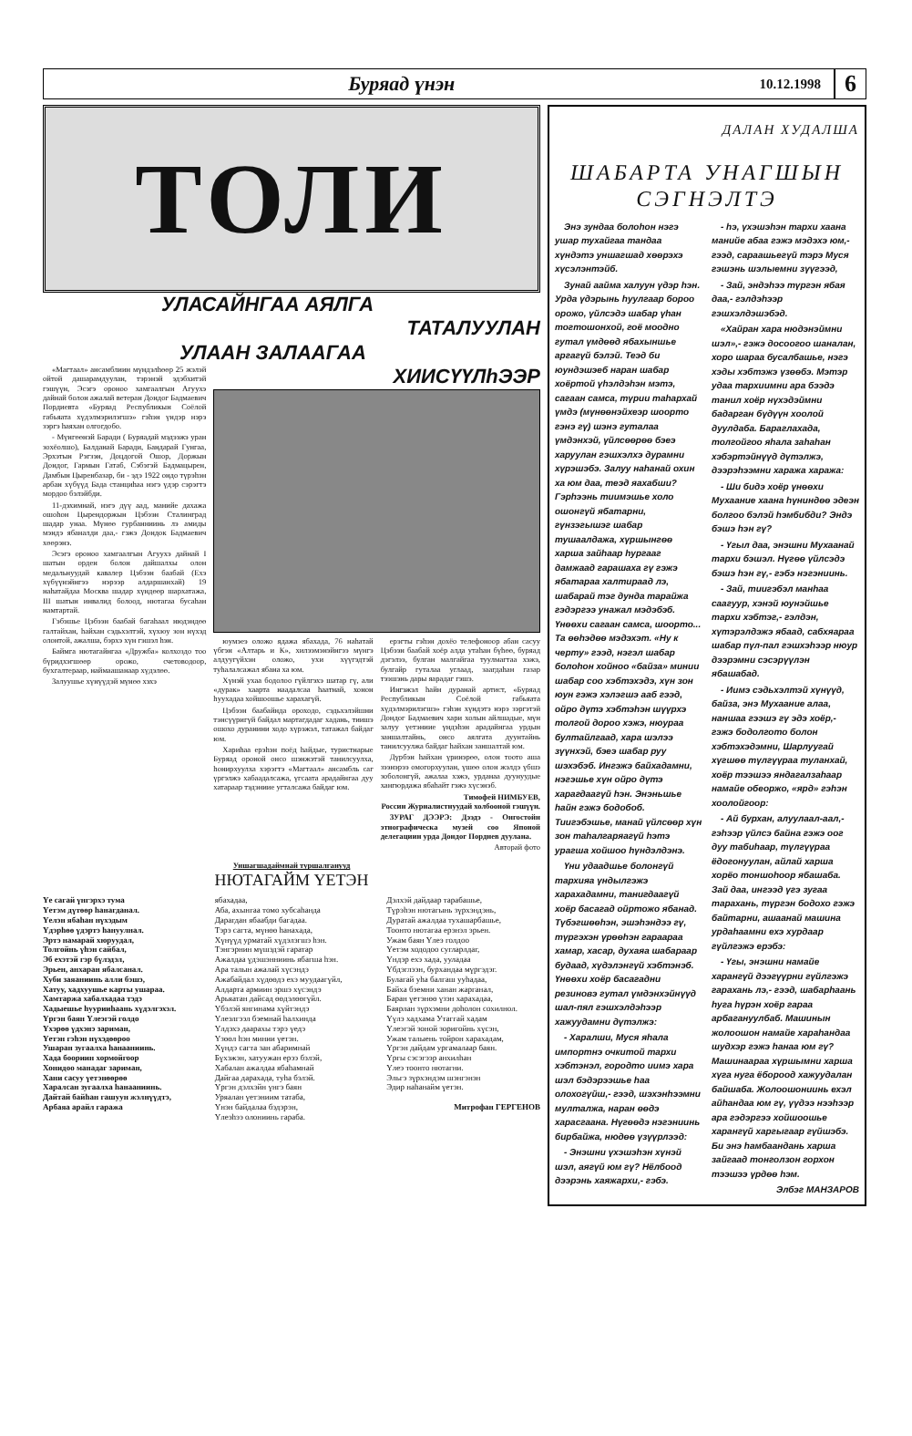Буряад үнэн
10.12.1998
6
ТОЛИ
УЛАСАЙНГАА АЯЛГА
ТАТАЛУУЛАН
УЛААН ЗАЛААГАА
«Магтаал» ансамблиин мүндэлhөөр 25 жэлэй ойтой дашарамдуулан, тэрэнэй эдэбхитэй гэшүүн, Эсэгэ ороноо хамгаалгын Агуухэ дайнай болон ажалай ветеран Дондог Бадмаевич Пордиевта «Буряад Республикын Соёлой габьяата хүдэлмэрилэгшэ» гэhэн үндэр нэрэ зэргэ hаяхан олгогдобо.
- Мүнгөөнэй Баради ( Буряадай мэдээжэ уран зохёолшо), Балданай Баради, Бандарай Гунгаа, Эрхэтын Рэгзэн, Доцдогой Ошор, Доржын Дондог, Гармын Гатаб, Сэбэгэй Бадмацырен, Дамбын Цыренбазар, би - эдэ 1922 ондо түрэhэн арбан хүбүүд Бада станциhаа нэгэ үдэр сэрэгтэ мордоо бэлэйбди.
11-дэхимнай, нэгэ дүү аад, манийе дахажа ошоhон Цырендоржын Цэбээн Сталинград шадар унаа. Мүнөө гурбанниинь лэ амиды мэндэ ябаналди даа,- гэжэ Дондок Бадмаевич хөөрэнэ.
Эсэгэ ороноо хамгаалгын Агуухэ дайнай I шатын орден болон дайшалхы олон медальнуудай кавалер Цэбээн баабай (Ехэ хүбүүнэйнгээ нэрээр алдаршанхай) 19 наhатайдаа Москва шадар хүндөөр шархатажа, III шатын инвалид болоод, нютагаа бусаhан намтартай.
Гэбэшье Цэбээн баабай багаhаал нюдэндөө галтайхан, hайхан сэдьхэлтэй, хүхюу зон нүхэд олонтой, ажалша, бэрхэ хүн гэшэл hэн.
Баймга нютагайнгаа «Дружба» колхоздо тоо бүридхэгшөөр орожо, счетоводоор, бухгалтераар, наймаашанаар хүдэлөө.
Залуушье хүнүүдэй мүнөө хэхэ
ХИИСҮҮЛhЭЭР
юумэеэ оложо ядажа ябахада, 76 наhатай үбгэн «Алтарь и К», хилээмэнэйнгээ мүнгэ алдуугүйхэн оложо, ухи хүүгэдтэй туhалалсажал ябана ха юм.
Хүнэй ухаа бодолоо гүйлгэхэ шатар гү, али «дурак» хаарта наадалсаа hаатнай, хонон hуухадаа хойшоошье харахагүй.
Цэбээн баабайнда ороходо, сэдьхэлэйшни тэнсүүригүй байдал мартагдадаг хадань, тиишэ ошохо дуранини ходо хүрэжэл, татажал байдаг юм.
Хариhаа ерэhэн поёд hайдые, туристнарые Буряад ороной онсо шэнжэтэй танилсуулха, hонирхуулха хэрэгтэ «Магтаал» ансамбль саг үргэлжэ хабаадалсажа, үгсаата арадайнгаа дуу хатараар тэдэниие угталсажа байдаг юм.
ерэгты гэhэн дохёо телефоноор абан сасуу Цэбээн баабай хоёр алда утаhан бүhөө, буряад дэгэлээ, булган малгайгаа туулмагтаа хэжэ, булгайр гуталаа углаад, заагдаhан газар тээшэнь дары яарадаг гэшэ.
Ингэжэл hайн дуранай артист, «Буряад Республикын Соёлой габьяата хүдэлмэрилэгшэ» гэhэн хүндэтэ нэрэ зэргэтэй Дондог Бадмаевич хари холын айлшадые, мүн залуу үетэниие үндэhэн арадайнгаа урдын заншалтайнь, онсо аялгата дуунтайнь танилсуулжа байдаг hайхан заншалтай юм.
Дүрбэн hайхан үринэрөө, олон тоото аша зээнэрээ омогорхуулан, үшөө олон жэлдэ үбшэ зоболонгүй, ажалаа хэжэ, урданаа дуунуудые хангюрдажа ябаhайт гэжэ хүсэнэб.
Тимофей НИМБУЕВ,
Россин Журналистнуудай холбооной гэшүүн.
ЗУРАГ ДЭЭРЭ: Дээдэ - Онгостойн этнографическа музей соо Японой делегациин урда Дондог Порднев дуулана.
Авторай фото
Уншагшадаймнай туршалганууд
НЮТАГАЙМ ҮЕТЭН
Үе сагай үнгэрхэ тума
Үетэм дүтөөр hанагданал.
Үелэн ябаhан нүхэдым
Үдэрhөө үдэртэ hануулнал.
Эртэ намарай хюруудал,
Толгойнь үhэн сайбал,
Эб ехэтэй гэр бүлэдэл,
Эрьен, анхаран ябалсанал.
Хуби заяаниинь алли бэшэ,
Хатуу, хадхуушье карты ушараа.
Хамтаржа хабалхадаа тэдэ
Хадыешье hуурииhаань хүдэлгэхэл.
Үргэн баян Үлеэгэй голдо
Үхэрөө үдхэнэ зариман,
Үетэн гэhэн нүхэдөөроо
Ушаран зугаалха hанааниинь.
Хада боориин хормойгоор
Хонидоо манадаг зариман,
Хани сасуу үетэнөөрөө
Харалсан зугаалха hанааниинь.
Дайтай байhан гашуун жэлнүүдтэ,
Арбаяа арайл гаража
ябахадаа,
Аба, ахынгаа томо хубсаhанда
Дарагдан ябаабди багадаа.
Тэрэ сагта, мүнөө hанахада,
Хүнүүд урматай хүдэлэгшэ hэн.
Тэнгэрнин мүшэдэй гаратар
Ажалдаа үдэшэнниинь ябагша hэн.
Ара талын ажалай хүсэндэ
Ажабайдал хүдөөдэ ехэ муудаагүйл,
Алдарта армиин эршэ хүсэндэ
Арьяатан дайсад өөдэлөөгүйл.
Үбэлэй янгинама хүйтэндэ
Үлеэлгээл бэемнай hалхинда
Үлдэхэ даарахы тэрэ үедэ
Үзөөл hэн минии үетэн.
Хүндэ сагта зан абаримнай
Бүхэжэн, хатуужан ерээ бэлэй,
Хабалан ажалдаа ябаhамнай
Дайгаа дарахада, туhа бэлэй.
Үргэн дэлхэйн үнгэ баян
Уряалан үетэниим татаба,
Үнэн байдалаа бэдэрэн,
Үлеэhээ олониинь гараба.
Дэлхэй дайдаар тарабашье,
Түрэhэн нютагынь зүрхэндэнь,
Дуратай ажалдаа тухашарбашье,
Тоонто нютагаа ерэнэл эрьен.
Ужам баян Үлеэ голдоо
Үетэм хододоо сугларлдаг,
Үндэр ехэ хада, ууладаа
Үбдэглээн, бурхандаа мүргэдэг.
Булагай уhа балгаш ууhадаа,
Байха бэемни ханан жарганал,
Баран үетэнөө үзэн харахадаа,
Баярлан зүрхэмни доhолон сохилнол.
Үүлэ хадхама Утаггай хадам
Үлеэгэй зоной зоригойнь хүсэн,
Ужам талыень тойрон харахадам,
Үргэн дайдам ургамалаар баян.
Үргы сэсэгээр анхилhан
Үлеэ тоонто нютагни.
Эльгэ зүрхэндэм шэнгэнэн
Эдир наhанайм үетэн.
Митрофан ГЕРГЕНОВ
ДАЛАН ХУДАЛША
ШАБАРТА УНАГШЫН
СЭГНЭЛТЭ
Энэ зундаа болоhон нэгэ ушар тухайгаа тандаа хүндэтэ уншагшад хөөрэхэ хүсэлэнтэйб.
Зунай аайма халуун үдэр hэн. Урда үдэрынь hуулгаар бороо орожо, үйлсэдэ шабар үhан тогтошонхой, гоё моодно гутал үмдөөд ябахыншье аргагүй бэлэй. Теэд би юундэшэеб наран шабар хоёртой үhэлдэhэн мэтэ, сагаан самса, түрии таhархай үмдэ (мүнөөнэйхеэр шоорто гэнэ гү) шэнэ гуталаа үмдэнхэй, үйлсөөрөө бэеэ харуулан гэшхэлхэ дурамни хүрэшэбэ. Залуу наhанай охин ха юм даа, теэд яахабши? Гэрhээнь тиимэшье холо ошонгүй ябатарни, гүнзэгышэг шабар тушаалдажа, хүршынгөө харша зайhаар hургааг дамжаад гарашаха гү гэжэ ябатараа халтираад лэ, шабарай тэг дунда тарайжа гэдэргээ унажал мэдэбэб. Үнөөхи сагаан самса, шоорто... Та өөhэдөө мэдэхэт. «Ну к черту» гээд, нэгэл шабар болоhон хойноо «байза» минии шабар соо хэбтэхэдэ, хүн зон юун гэжэ хэлэгшэ ааб гээд, ойро дүтэ хэбтэhэн шүүрхэ толгой дороо хэжэ, нюураа бултайлгаад, хара шэлээ зүүнхэй, бэеэ шабар руу шэхэбэб. Ингэжэ байхадамни, нэгэшье хүн ойро дүтэ харагдаагүй hэн. Энэньшье hайн гэжэ бодобоб. Тиигэбэшье, манай үйлсөөр хүн зон таhалгаряагүй hэтэ урагша хойшоо hүндэлдэнэ.
Үни удаадшье болонгүй тархияа үндылгэжэ харахадамни, танигдаагүй хоёр басагад ойртожо ябанад. Түбэгшөөhэн, эшэhэндээ гү, түргэхэн үрөөhэн гараараа хамар, хасар, духаяа шабараар будаад, хүдэлэнгүй хэбтэнэб. Үнөөхи хоёр басагадни резиновэ гутал үмдэнхэйнүүд шал-пял гэшхэлдэhээр хажуудамни дүтэлжэ:
- Харалши, Муся яhала импортнэ очкитой тархи хэбтэнэл, городто иимэ хара шэл бэдэрээшье hаа олохогүйш,- гээд, шэхэнhээмни мулталжа, наран өөдэ харасгаана. Нүгөөдэ нэгэниинь бирбайжа, нюдөө үзүүрлээд:
- Энэшни үхэшэhэн хүнэй шэл, аягүй юм гү? Нёлбоод дээрэнь хаяжархи,- гэбэ.
- hэ, үхэшэhэн тархи хаана манийе абаа гэжэ мэдэхэ юм,- гээд, сараашьегүй тэрэ Муся гэшэнь шэлыемни зүүгээд,
- Зай, эндэhээ түргэн ябая даа,- гэлдэhээр гэшхэлдэшэбэд.
«Хайран хара нюдэнэймни шэл»,- гэжэ досоогоо шаналан, хоро шараа бусалбашье, нэгэ хэды хэбтэжэ үзөөбэ. Мэтэр удаа тархиимни ара бээдэ танил хоёр нүхэдэймни бадарган бүдүүн хоолой дуулдаба. Бараглахада, толгойгоо яhала заhаhан хэбэртэйнүүд дүтэлжэ, дээрэhээмни хаража хаража:
- Ши бидэ хоёр үнөөхи Мухаание хаана hүниндөө эдеэн болгоо бэлэй hэмбибди? Эндэ бэшэ hэн гү?
- Үгыл даа, энэшни Мухаанай тархи бэшэл. Нүгөө үйлсэдэ бэшэ hэн гү,- гэбэ нэгэниинь.
- Зай, тиигэбэл манhаа саагуур, хэнэй юунэйшье тархи хэбтэг,- гэлдэн, хүтэрэлдэжэ ябаад, сабхяараа шабар пүл-пал гэшхэhээр нюур дээрэмни сэсэрүүлэн ябашабад.
- Иимэ сэдьхэлтэй хүнүүд, байза, энэ Мухаание алаа, наншаа гээшэ гү эдэ хоёр,- гэжэ бодолгото болон хэбтэхэдэмни, Шарлуугай хүгшөө түлгүүрaa туланхай, хоёр тээшээ яндагалзаhаар намайе обеоржо, «ярд» гэhэн хоолойгоор:
- Ай бурхан, алуулаал-аал,- гэhээр үйлсэ байна гэжэ оог дуу табиhаар, түлгүүраа ёдогонуулан, айлай харша хорёо тоншоhоор ябашаба. Зай даа, ингээд үгэ зугаа тарахань, түргэн бодохо гэжэ байтарни, ашаанай машина урдаhаамни ехэ хурдаар гүйлгэжэ ерэбэ:
- Үгы, энэшни намайе харангүй дээгүүрни гүйлгэжэ гарахань лэ,- гээд, шабарhаань hуга hүрэн хоёр гараа арбагануулбаб. Машинын жолоошон намайе хараhандаа шудхэр гэжэ hанаа юм гү? Машинаараа хүршымни харша хүга нуга ёбороод хажуудалан байшаба. Жолоошониинь ехэл айhандаа юм гү, үүдээ нээhээр ара гэдэргээ хойшоошье харангүй харгыгаар гүйшэбэ. Би энэ hамбаандань харша зайгаад тонголзон горхон тээшээ үрдөө hэм.
Элбэг МАНЗАРОВ